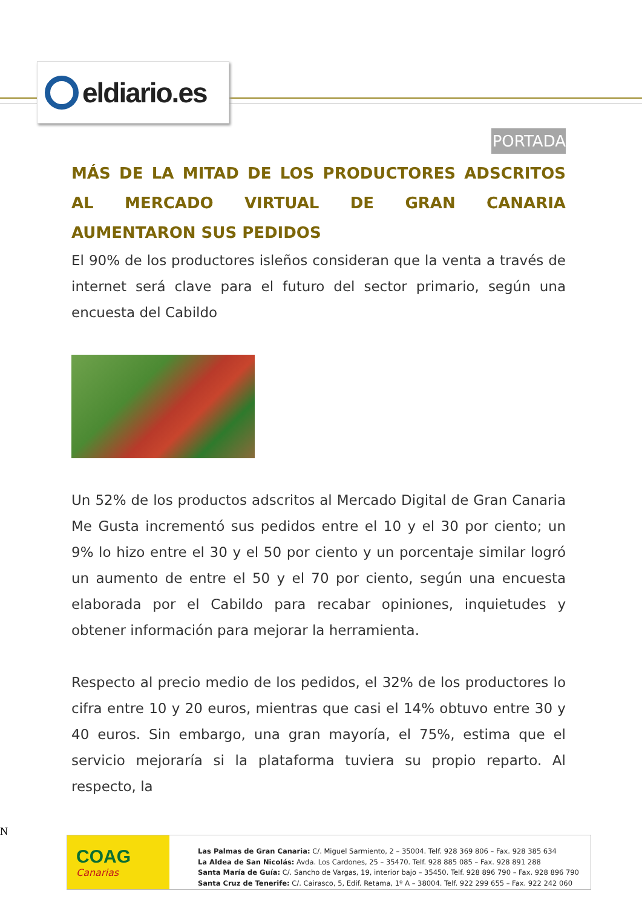eldiario.es
PORTADA
MÁS DE LA MITAD DE LOS PRODUCTORES ADSCRITOS AL MERCADO VIRTUAL DE GRAN CANARIA AUMENTARON SUS PEDIDOS
El 90% de los productores isleños consideran que la venta a través de internet será clave para el futuro del sector primario, según una encuesta del Cabildo
Un 52% de los productos adscritos al Mercado Digital de Gran Canaria Me Gusta incrementó sus pedidos entre el 10 y el 30 por ciento; un 9% lo hizo entre el 30 y el 50 por ciento y un porcentaje similar logró un aumento de entre el 50 y el 70 por ciento, según una encuesta elaborada por el Cabildo para recabar opiniones, inquietudes y obtener información para mejorar la herramienta.
Respecto al precio medio de los pedidos, el 32% de los productores lo cifra entre 10 y 20 euros, mientras que casi el 14% obtuvo entre 30 y 40 euros. Sin embargo, una gran mayoría, el 75%, estima que el servicio mejoraría si la plataforma tuviera su propio reparto. Al respecto, la
N
COAG
Canarias
Las Palmas de Gran Canaria: C/. Miguel Sarmiento, 2 – 35004. Telf. 928 369 806 – Fax. 928 385 634
La Aldea de San Nicolás: Avda. Los Cardones, 25 – 35470. Telf. 928 885 085 – Fax. 928 891 288
Santa María de Guía: C/. Sancho de Vargas, 19, interior bajo – 35450. Telf. 928 896 790 – Fax. 928 896 790
Santa Cruz de Tenerife: C/. Cairasco, 5, Edif. Retama, 1º A – 38004. Telf. 922 299 655 – Fax. 922 242 060